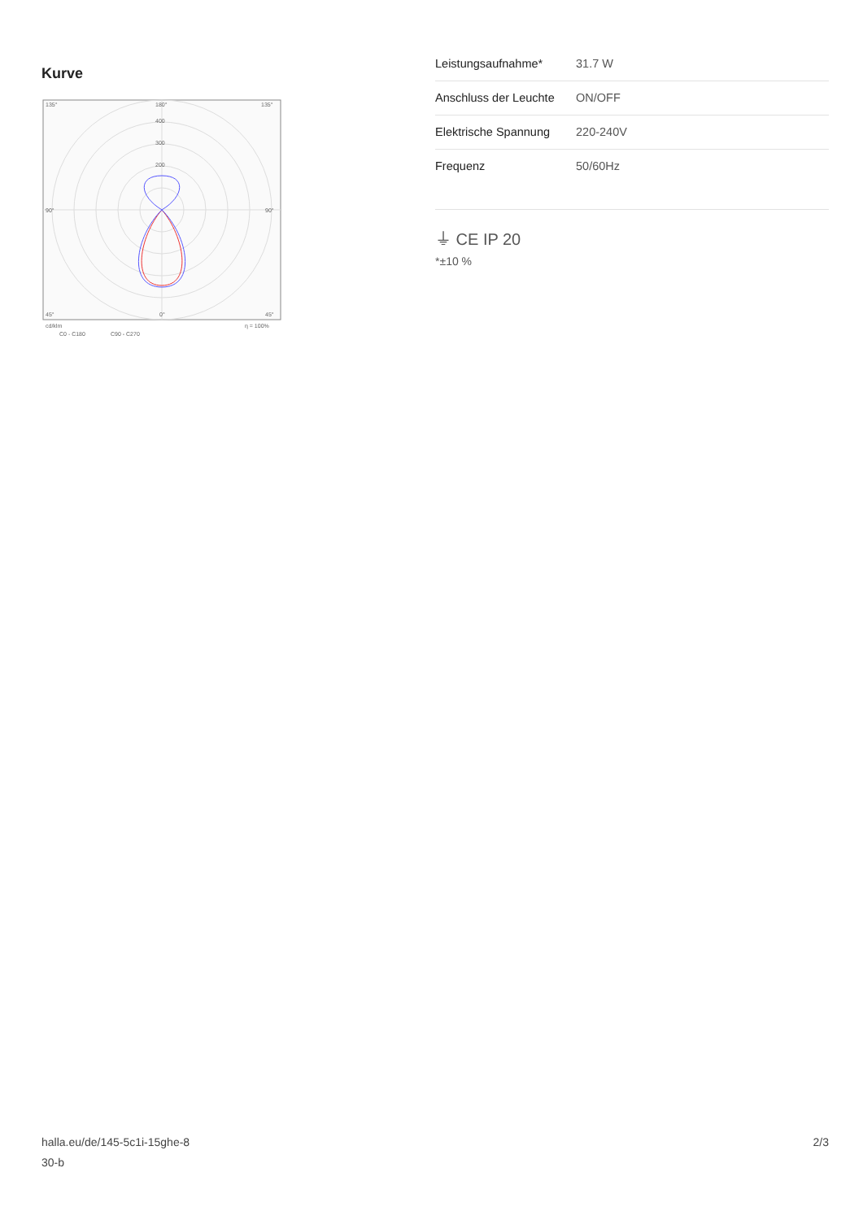Kurve
135°
180°
135°
400
300
200
90°
90°
45°
0°
45°
cd/klm
η = 100%
C0 - C180
C90 - C270
| Leistungsaufnahme* | 31.7 W |
| Anschluss der Leuchte | ON/OFF |
| Elektrische Spannung | 220-240V |
| Frequenz | 50/60Hz |
⏚ CE IP 20
*±10 %
halla.eu/de/145-5c1i-15ghe-8
30-b
2/3